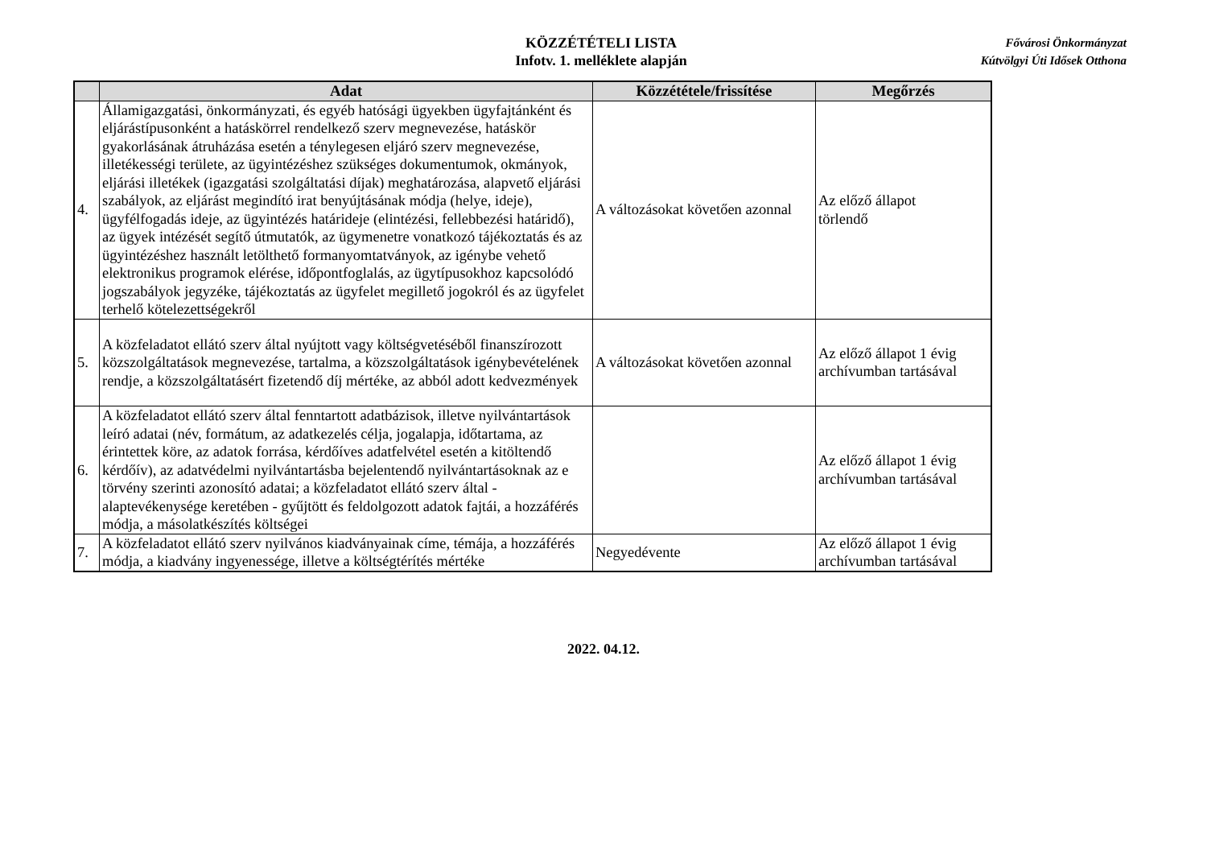KÖZZÉTÉTELI LISTA
Infotv. 1. melléklete alapján
Fővárosi Önkormányzat
Kútvölgyi Úti Idősek Otthona
| | Adat | Közzététele/frissítése | Megőrzés |
| --- | --- | --- | --- |
| 4. | Államigazgatási, önkormányzati, és egyéb hatósági ügyekben ügyfajtánként és eljárástípusonként a hatáskörrel rendelkező szerv megnevezése, hatáskör gyakorlásának átruházása esetén a ténylegesen eljáró szerv megnevezése, illetékességi területe, az ügyintézéshez szükséges dokumentumok, okmányok, eljárási illetékek (igazgatási szolgáltatási díjak) meghatározása, alapvető eljárási szabályok, az eljárást megindító irat benyújtásának módja (helye, ideje), ügyfélfogadás ideje, az ügyintézés határideje (elintézési, fellebbezési határidő), az ügyek intézését segítő útmutatók, az ügymenetre vonatkozó tájékoztatás és az ügyintézéshez használt letölthető formanyomtatványok, az igénybe vehető elektronikus programok elérése, időpontfoglalás, az ügytípusokhoz kapcsolódó jogszabályok jegyzéke, tájékoztatás az ügyfelet megillető jogokról és az ügyfelet terhelő kötelezettségekről | A változásokat követően azonnal | Az előző állapot törlendő |
| 5. | A közfeladatot ellátó szerv által nyújtott vagy költségvetéséből finanszírozott közszolgáltatások megnevezése, tartalma, a közszolgáltatások igénybevételének rendje, a közszolgáltatásért fizetendő díj mértéke, az abból adott kedvezmények | A változásokat követően azonnal | Az előző állapot 1 évig archívumban tartásával |
| 6. | A közfeladatot ellátó szerv által fenntartott adatbázisok, illetve nyilvántartások leíró adatai (név, formátum, az adatkezelés célja, jogalapja, időtartama, az érintettek köre, az adatok forrása, kérdőíves adatfelvétel esetén a kitöltendő kérdőív), az adatvédelmi nyilvántartásba bejelentendő nyilvántartásoknak az e törvény szerinti azonosító adatai; a közfeladatot ellátó szerv által - alaptevékenysége keretében - gyűjtött és feldolgozott adatok fajtái, a hozzáférés módja, a másolatkészítés költségei | | Az előző állapot 1 évig archívumban tartásával |
| 7. | A közfeladatot ellátó szerv nyilvános kiadványainak címe, témája, a hozzáférés módja, a kiadvány ingyenessége, illetve a költségtérítés mértéke | Negyedévente | Az előző állapot 1 évig archívumban tartásával |
2022. 04.12.